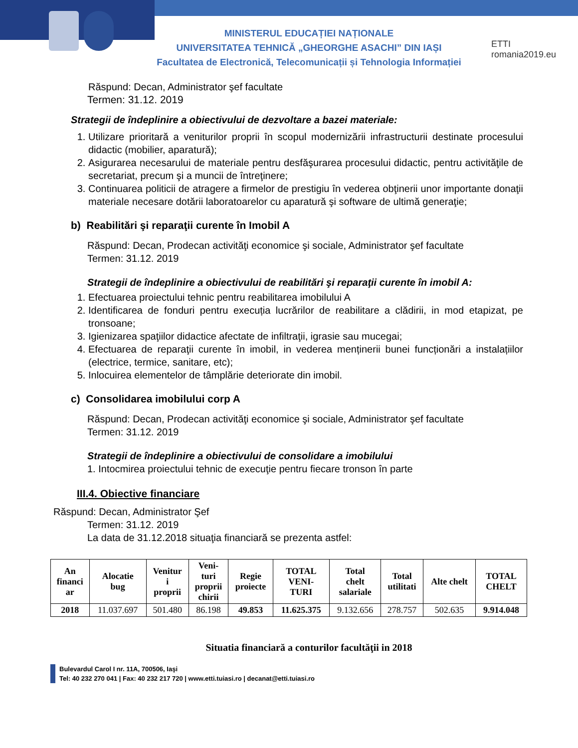MINISTERUL EDUCAȚIEI NAȚIONALE
UNIVERSITATEA TEHNICĂ „GHEORGHE ASACHI” DIN IAȘI
Facultatea de Electronică, Telecomunicații și Tehnologia Informației
ETTI romania2019.eu
Răspund: Decan, Administrator şef facultate
Termen: 31.12. 2019
Strategii de îndeplinire a obiectivului de dezvoltare a bazei materiale:
1. Utilizare prioritară a veniturilor proprii în scopul modernizării infrastructurii destinate procesului didactic (mobilier, aparatură);
2. Asigurarea necesarului de materiale pentru desfăşurarea procesului didactic, pentru activităţile de secretariat, precum şi a muncii de întreţinere;
3. Continuarea politicii de atragere a firmelor de prestigiu în vederea obţinerii unor importante donaţii materiale necesare dotării laboratoarelor cu aparatură şi software de ultimă generaţie;
b) Reabilitări şi reparaţii curente în Imobil A
Răspund: Decan, Prodecan activităţi economice şi sociale, Administrator şef facultate
Termen: 31.12. 2019
Strategii de îndeplinire a obiectivului de reabilitări şi reparaţii curente în imobil A:
1. Efectuarea proiectului tehnic pentru reabilitarea imobilului A
2. Identificarea de fonduri pentru execuția lucrărilor de reabilitare a clădirii, in mod etapizat, pe tronsoane;
3. Igienizarea spaţiilor didactice afectate de infiltraţii, igrasie sau mucegai;
4. Efectuarea de reparaţii curente în imobil, in vederea menținerii bunei funcționări a instalațiilor (electrice, termice, sanitare, etc);
5. Inlocuirea elementelor de tâmplărie deteriorate din imobil.
c) Consolidarea imobilului corp A
Răspund: Decan, Prodecan activităţi economice şi sociale, Administrator şef facultate
Termen: 31.12. 2019
Strategii de îndeplinire a obiectivului de consolidare a imobilului
1. Intocmirea proiectului tehnic de execuţie pentru fiecare tronson în parte
III.4. Obiective financiare
Răspund: Decan, Administrator Şef
Termen: 31.12. 2019
La data de 31.12.2018 situaţia financiară se prezenta astfel:
| An financi ar | Alocatie bug | Venitur i proprii | Veni- turi proprii chirii | Regie proiecte | TOTAL VENI- TURI | Total chelt salariale | Total utilitati | Alte chelt | TOTAL CHELT |
| --- | --- | --- | --- | --- | --- | --- | --- | --- | --- |
| 2018 | 11.037.697 | 501.480 | 86.198 | 49.853 | 11.625.375 | 9.132.656 | 278.757 | 502.635 | 9.914.048 |
Situatia financiară a conturilor facultăţii in 2018
Bulevardul Carol I nr. 11A, 700506, Iaşi
Tel: 40 232 270 041 | Fax: 40 232 217 720 | www.etti.tuiasi.ro | decanat@etti.tuiasi.ro